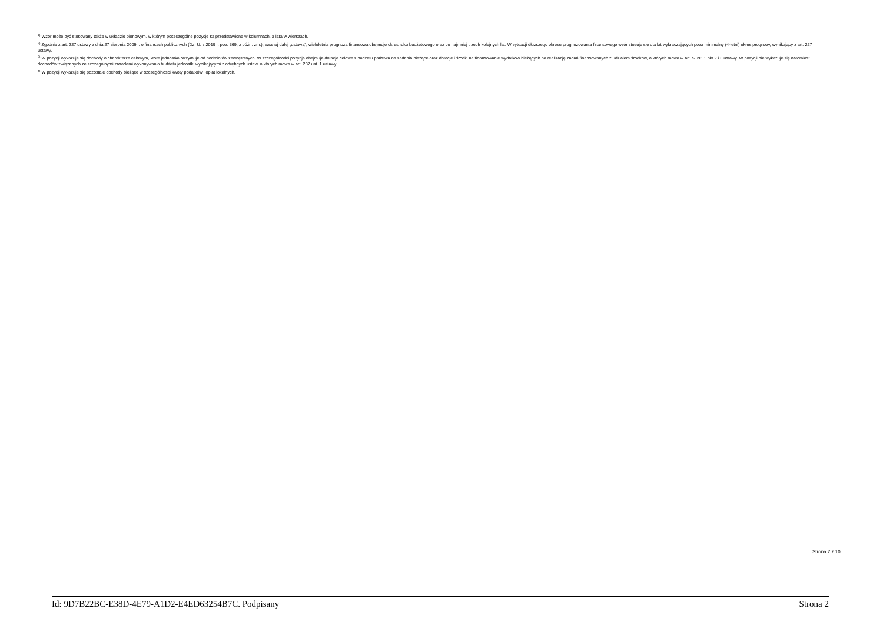<sup>1)</sup> Wzór może być stosowany także w układzie pionowym, w którym poszczególne pozycje są przedstawione w kolumnach, a lata w wierszach.
<sup>2)</sup> Zgodnie z art. 227 ustawy z dnia 27 sierpnia 2009 r. o finansach publicznych (Dz. U. z 2019 r. poz. 869, z późn. zm.), zwanej dalej „ustawą”, wieloletnia prognoza finansowa obejmuje okres roku budżetowego oraz co najmniej trzech kolejnych lat. W sytuacji dłuższego okresu prognozowania finansowego wzór stosuje się dla lat wykraczających poza minimalny (4-letni) okres prognozy, wynikający z art. 227 ustawy.
<sup>3)</sup> W pozycji wykazuje się dochody o charakterze celowym, które jednostka otrzymuje od podmiotów zewnętrznych. W szczególności pozycja obejmuje dotacje celowe z budżetu państwa na zadania bieżące oraz dotacje i środki na finansowanie wydatków bieżących na realizację zadań finansowanych z udziałem środków, o których mowa w art. 5 ust. 1 pkt 2 i 3 ustawy. W pozycji nie wykazuje się natomiast dochodów związanych ze szczególnymi zasadami wykonywania budżetu jednostki wynikającymi z odrębnych ustaw, o których mowa w art. 237 ust. 1 ustawy.
<sup>4)</sup> W pozycji wykazuje się pozostałe dochody bieżące w szczególności kwoty podatków i opłat lokalnych.
Strona 2 z 10
Id: 9D7B22BC-E38D-4E79-A1D2-E4ED63254B7C. Podpisany Strona 2